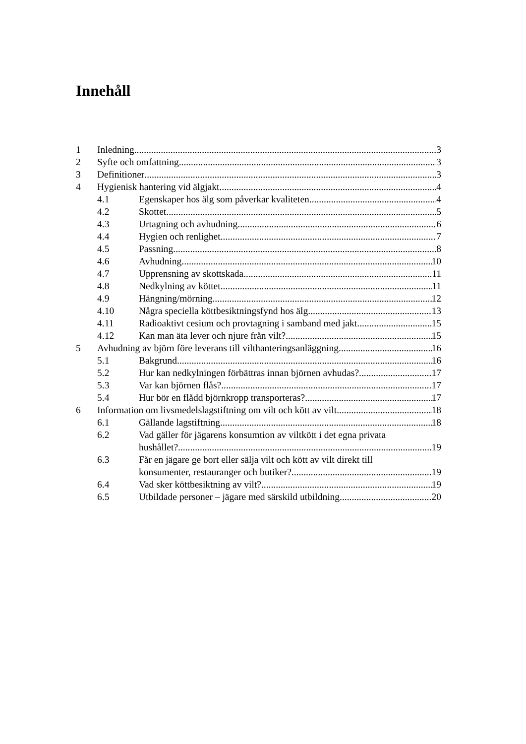Innehåll
1 Inledning 3
2 Syfte och omfattning 3
3 Definitioner 3
4 Hygienisk hantering vid älgjakt 4
4.1 Egenskaper hos älg som påverkar kvaliteten 4
4.2 Skottet 5
4.3 Urtagning och avhudning 6
4.4 Hygien och renlighet 7
4.5 Passning 8
4.6 Avhudning 10
4.7 Upprensning av skottskada 11
4.8 Nedkylning av köttet 11
4.9 Hängning/mörning 12
4.10 Några speciella köttbesiktningsfynd hos älg 13
4.11 Radioaktivt cesium och provtagning i samband med jakt 15
4.12 Kan man äta lever och njure från vilt? 15
5 Avhudning av björn före leverans till vilthanteringsanläggning 16
5.1 Bakgrund 16
5.2 Hur kan nedkylningen förbättras innan björnen avhudas? 17
5.3 Var kan björnen flås? 17
5.4 Hur bör en flådd björnkropp transporteras? 17
6 Information om livsmedelslagstiftning om vilt och kött av vilt 18
6.1 Gällande lagstiftning 18
6.2 Vad gäller för jägarens konsumtion av viltkött i det egna privata
hushållet? 19
6.3 Får en jägare ge bort eller sälja vilt och kött av vilt direkt till
konsumenter, restauranger och butiker? 19
6.4 Vad sker köttbesiktning av vilt? 19
6.5 Utbildade personer – jägare med särskild utbildning 20